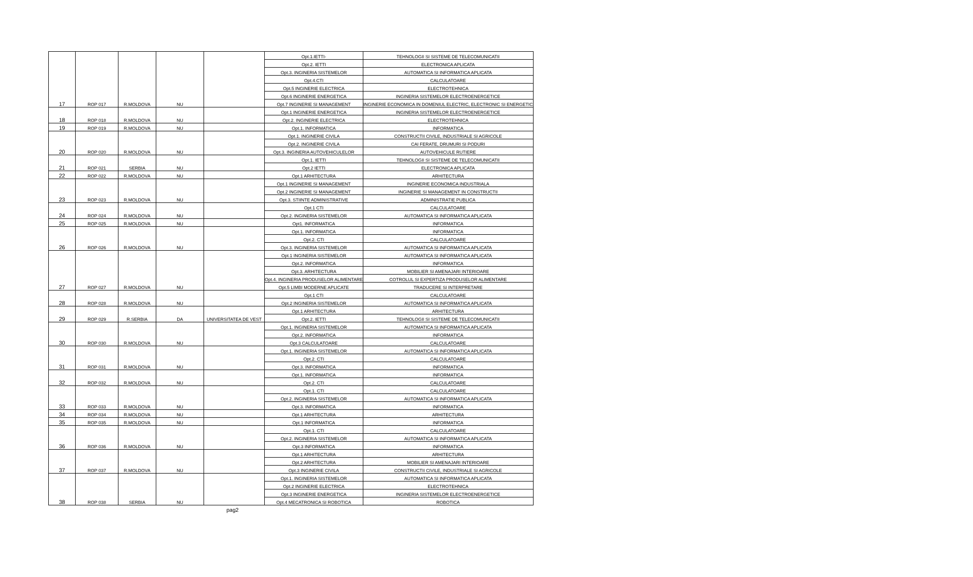| 17 | ROP 017 | R.MOLDOVA | NU | | Opt.1.IETTI- | TEHNOLOGII SI SISTEME DE TELECOMUNICATII |
| | | | | | Opt.2. IETTI | ELECTRONICA APLICATA |
| | | | | | Opt.3. INGINERIA SISTEMELOR | AUTOMATICA SI INFORMATICA APLICATA |
| | | | | | Opt.4.CTI | CALCULATOARE |
| | | | | | Opt.5 INGINERIE ELECTRICA | ELECTROTEHNICA |
| | | | | | Opt.6 INGINERIE ENERGETICA | INGINERIA SISTEMELOR ELECTROENERGETICE |
| | | | | | Opt.7 INGINERIE SI MANAGEMENT | INGINERIE ECONOMICA IN DOMENIUL ELECTRIC, ELECTRONIC SI ENERGETIC |
| 18 | ROP 018 | R.MOLDOVA | NU | | Opt.1 INGINERIE ENERGETICA | INGINERIA SISTEMELOR ELECTROENERGETICE |
| | | | | | Opt.2. INGINERIE ELECTRICA | ELECTROTEHNICA |
| 19 | ROP 019 | R.MOLDOVA | NU | | Opt.1. INFORMATICA | INFORMATICA |
| 20 | ROP 020 | R.MOLDOVA | NU | | Opt.1. INGINERIE CIVILA | CONSTRUCTII CIVILE, INDUSTRIALE SI AGRICOLE |
| | | | | | Opt.2. INGINERIE CIVILA | CAI FERATE, DRUMURI SI PODURI |
| | | | | | Opt.3. INGINERIA AUTOVEHICULELOR | AUTOVEHICULE RUTIERE |
| 21 | ROP 021 | SERBIA | NU | | Opt.1. IETTI | TEHNOLOGII SI SISTEME DE TELECOMUNICATII |
| | | | | | Opt.2 IETTI | ELECTRONICA APLICATA |
| 22 | ROP 022 | R.MOLDOVA | NU | | Opt.1 ARHITECTURA | ARHITECTURA |
| 23 | ROP 023 | R.MOLDOVA | NU | | Opt.1 INGINERIE SI MANAGEMENT | INGINERIE ECONOMICA INDUSTRIALA |
| | | | | | Opt.2 INGINERIE SI MANAGEMENT | INGINERIE SI MANAGEMENT IN CONSTRUCTII |
| | | | | | Opt.3. STIINTE ADMINISTRATIVE | ADMINISTRATIE PUBLICA |
| 24 | ROP 024 | R.MOLDOVA | NU | | Opt.1 CTI | CALCULATOARE |
| | | | | | Opt.2. INGINERIA SISTEMELOR | AUTOMATICA SI INFORMATICA APLICATA |
| 25 | ROP 025 | R.MOLDOVA | NU | | Opt1. INFORMATICA | INFORMATICA |
| 26 | ROP 026 | R.MOLDOVA | NU | | Opt.1. INFORMATICA | INFORMATICA |
| | | | | | Opt.2. CTI | CALCULATOARE |
| | | | | | Opt.3. INGINERIA SISTEMELOR | AUTOMATICA SI INFORMATICA APLICATA |
| 27 | ROP 027 | R.MOLDOVA | NU | | Opt.1 INGINERIA SISTEMELOR | AUTOMATICA SI INFORMATICA APLICATA |
| | | | | | Opt.2. INFORMATICA | INFORMATICA |
| | | | | | Opt.3. ARHITECTURA | MOBILIER SI AMENAJARI INTERIOARE |
| | | | | | Opt.4. INGINERIA PRODUSELOR ALIMENTARE | COTROLUL SI EXPERTIZA PRODUSELOR ALIMENTARE |
| | | | | | Opt.5 LIMBI MODERNE APLICATE | TRADUCERE SI INTERPRETARE |
| 28 | ROP 028 | R.MOLDOVA | NU | | Opt.1 CTI | CALCULATOARE |
| | | | | | Opt.2 INGINERIA SISTEMELOR | AUTOMATICA SI INFORMATICA APLICATA |
| 29 | ROP 029 | R.SERBIA | DA | UNIVERSITATEA DE VEST | Opt.1 ARHITECTURA | ARHITECTURA |
| | | | | | Opt.2. IETTI | TEHNOLOGII SI SISTEME DE TELECOMUNICATII |
| 30 | ROP 030 | R.MOLDOVA | NU | | Opt.1. INGINERIA SISTEMELOR | AUTOMATICA SI INFORMATICA APLICATA |
| | | | | | Opt.2. INFORMATICA | INFORMATICA |
| | | | | | Opt.3 CALCULATOARE | CALCULATOARE |
| 31 | ROP 031 | R.MOLDOVA | NU | | Opt.1. INGINERIA SISTEMELOR | AUTOMATICA SI INFORMATICA APLICATA |
| | | | | | Opt.2. CTI | CALCULATOARE |
| | | | | | Opt.3. INFORMATICA | INFORMATICA |
| 32 | ROP 032 | R.MOLDOVA | NU | | Opt.1. INFORMATICA | INFORMATICA |
| | | | | | Opt.2. CTI | CALCULATOARE |
| 33 | ROP 033 | R.MOLDOVA | NU | | Opt.1. CTI | CALCULATOARE |
| | | | | | Opt.2. INGINERIA SISTEMELOR | AUTOMATICA SI INFORMATICA APLICATA |
| | | | | | Opt.3. INFORMATICA | INFORMATICA |
| 34 | ROP 034 | R.MOLDOVA | NU | | Opt.1 ARHITECTURA | ARHITECTURA |
| 35 | ROP 035 | R.MOLDOVA | NU | | Opt.1 INFORMATICA | INFORMATICA |
| 36 | ROP 036 | R.MOLDOVA | NU | | Opt.1. CTI | CALCULATOARE |
| | | | | | Opt.2. INGINERIA SISTEMELOR | AUTOMATICA SI INFORMATICA APLICATA |
| | | | | | Opt.3 INFORMATICA | INFORMATICA |
| 37 | ROP 037 | R.MOLDOVA | NU | | Opt.1 ARHITECTURA | ARHITECTURA |
| | | | | | Opt.2 ARHITECTURA | MOBILIER SI AMENAJARI INTERIOARE |
| | | | | | Opt.3 INGINERIE CIVILA | CONSTRUCTII CIVILE, INDUSTRIALE SI AGRICOLE |
| 38 | ROP 038 | SERBIA | NU | | Opt.1. INGINERIA SISTEMELOR | AUTOMATICA SI INFORMATICA APLICATA |
| | | | | | Opt.2 INGINERIE ELECTRICA | ELECTROTEHNICA |
| | | | | | Opt.3 INGINERIE ENERGETICA | INGINERIA SISTEMELOR ELECTROENERGETICE |
| | | | | | Opt.4 MECATRONICA SI ROBOTICA | ROBOTICA |
pag2